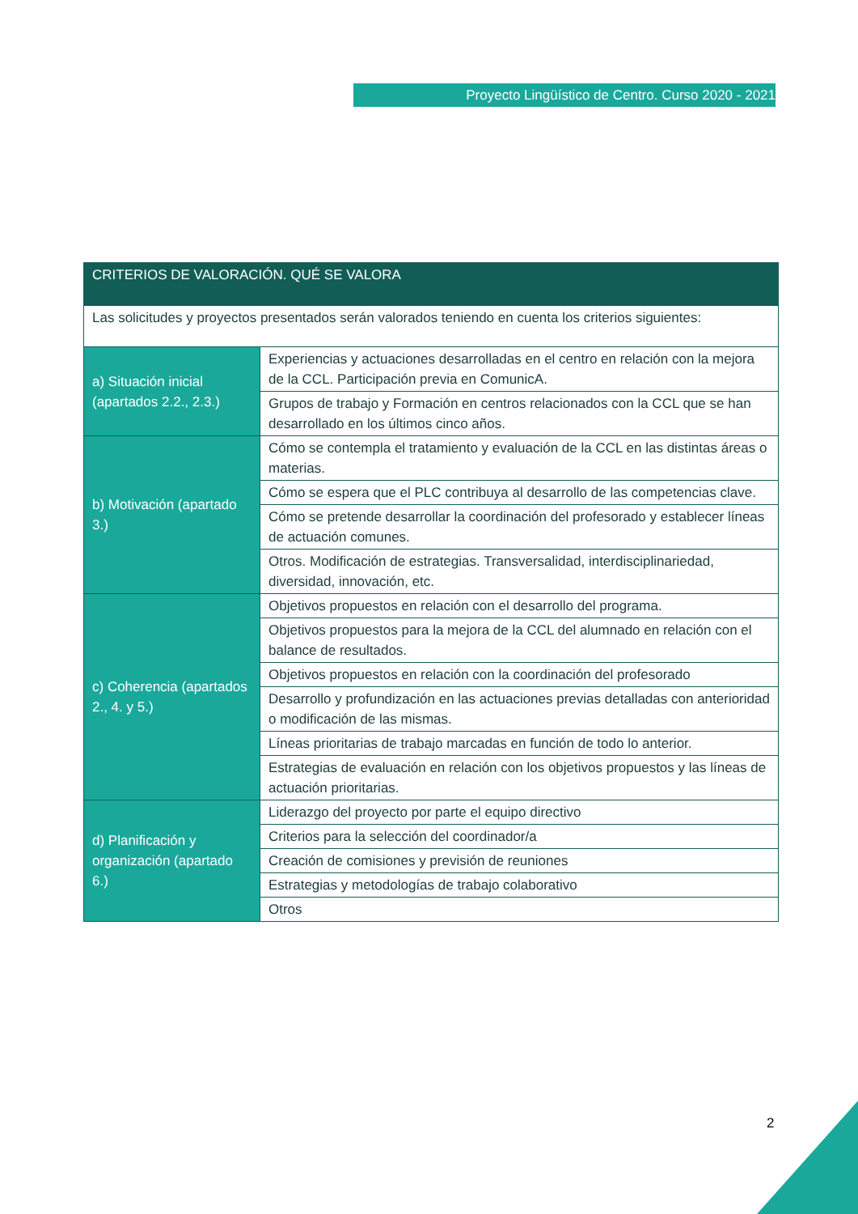Proyecto Lingüístico de Centro. Curso 2020 - 2021
| CRITERIOS DE VALORACIÓN. QUÉ SE VALORA | |
| --- | --- |
| Las solicitudes y proyectos presentados serán valorados teniendo en cuenta los criterios siguientes: | |
| a) Situación inicial (apartados 2.2., 2.3.) | Experiencias y actuaciones desarrolladas en el centro en relación con la mejora de la CCL. Participación previa en ComunicA. |
| | Grupos de trabajo y Formación en centros relacionados con la CCL que se han desarrollado en los últimos cinco años. |
| b) Motivación (apartado 3.) | Cómo se contempla el tratamiento y evaluación de la CCL en las distintas áreas o materias. |
| | Cómo se espera que el PLC contribuya al desarrollo de las competencias clave. |
| | Cómo se pretende desarrollar la coordinación del profesorado y establecer líneas de actuación comunes. |
| | Otros. Modificación de estrategias. Transversalidad, interdisciplinariedad, diversidad, innovación, etc. |
| c) Coherencia (apartados 2., 4. y 5.) | Objetivos propuestos en relación con el desarrollo del programa. |
| | Objetivos propuestos para la mejora de la CCL del alumnado en relación con el balance de resultados. |
| | Objetivos propuestos en relación con la coordinación del profesorado |
| | Desarrollo y profundización en las actuaciones previas detalladas con anterioridad o modificación de las mismas. |
| | Líneas prioritarias de trabajo marcadas en función de todo lo anterior. |
| | Estrategias de evaluación en relación con los objetivos propuestos y las líneas de actuación prioritarias. |
| d) Planificación y organización (apartado 6.) | Liderazgo del proyecto por parte el equipo directivo |
| | Criterios para la selección del coordinador/a |
| | Creación de comisiones y previsión de reuniones |
| | Estrategias y metodologías de trabajo colaborativo |
| | Otros |
2